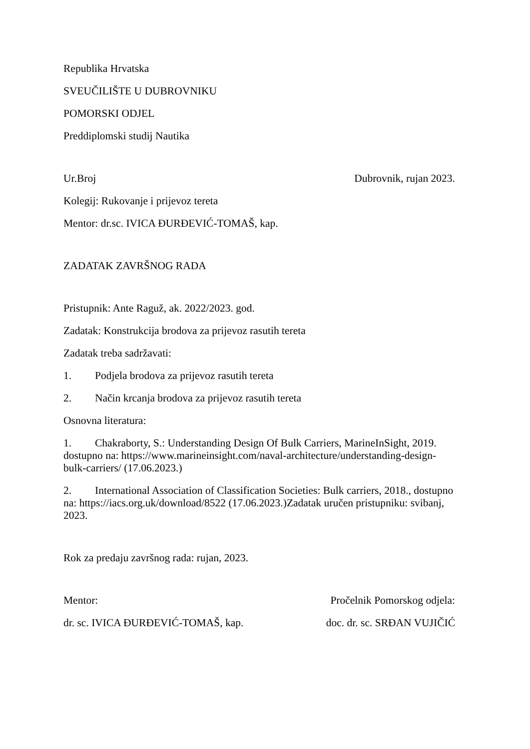Republika Hrvatska
SVEUČILIŠTE U DUBROVNIKU
POMORSKI ODJEL
Preddiplomski studij Nautika
Ur.Broj Dubrovnik, rujan 2023.
Kolegij: Rukovanje i prijevoz tereta
Mentor: dr.sc. IVICA ĐURĐEVIĆ-TOMAŠ, kap.
ZADATAK ZAVRŠNOG RADA
Pristupnik: Ante Raguž, ak. 2022/2023. god.
Zadatak: Konstrukcija brodova za prijevoz rasutih tereta
Zadatak treba sadržavati:
1. Podjela brodova za prijevoz rasutih tereta
2. Način krcanja brodova za prijevoz rasutih tereta
Osnovna literatura:
1. Chakraborty, S.: Understanding Design Of Bulk Carriers, MarineInSight, 2019. dostupno na: https://www.marineinsight.com/naval-architecture/understanding-design-bulk-carriers/ (17.06.2023.)
2. International Association of Classification Societies: Bulk carriers, 2018., dostupno na: https://iacs.org.uk/download/8522 (17.06.2023.)Zadatak uručen pristupniku: svibanj, 2023.
Rok za predaju završnog rada: rujan, 2023.
Mentor: Pročelnik Pomorskog odjela:
dr. sc. IVICA ĐURĐEVIĆ-TOMAŠ, kap. doc. dr. sc. SRĐAN VUJIČIĆ